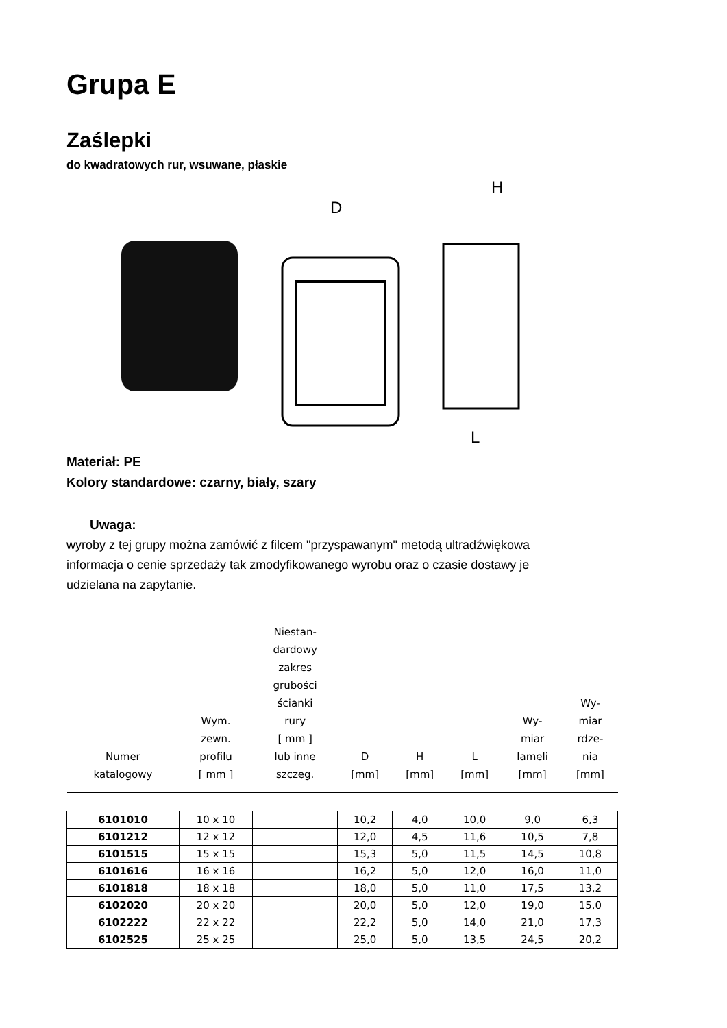Grupa E
Zaślepki
do kwadratowych rur, wsuwane, płaskie
D
H
L
Materiał: PE
Kolory standardowe: czarny, biały, szary
Uwaga:
wyroby z tej grupy można zamówić z filcem "przyspawanym" metodą ultradźwiękowa
informacja o cenie sprzedaży tak zmodyfikowanego wyrobu oraz o czasie dostawy je
udzielana na zapytanie.
| Numer katalogowy | Wym. zewn. profilu [ mm ] | Niestan- dardowy zakres grubości ścianki rury [ mm ] lub inne szczeg. | D [mm] | H [mm] | L [mm] | Wy- miar lameli [mm] | Wy- miar rdze- nia [mm] |
| 6101010 | 10 x 10 | | 10,2 | 4,0 | 10,0 | 9,0 | 6,3 |
| 6101212 | 12 x 12 | | 12,0 | 4,5 | 11,6 | 10,5 | 7,8 |
| 6101515 | 15 x 15 | | 15,3 | 5,0 | 11,5 | 14,5 | 10,8 |
| 6101616 | 16 x 16 | | 16,2 | 5,0 | 12,0 | 16,0 | 11,0 |
| 6101818 | 18 x 18 | | 18,0 | 5,0 | 11,0 | 17,5 | 13,2 |
| 6102020 | 20 x 20 | | 20,0 | 5,0 | 12,0 | 19,0 | 15,0 |
| 6102222 | 22 x 22 | | 22,2 | 5,0 | 14,0 | 21,0 | 17,3 |
| 6102525 | 25 x 25 | | 25,0 | 5,0 | 13,5 | 24,5 | 20,2 |